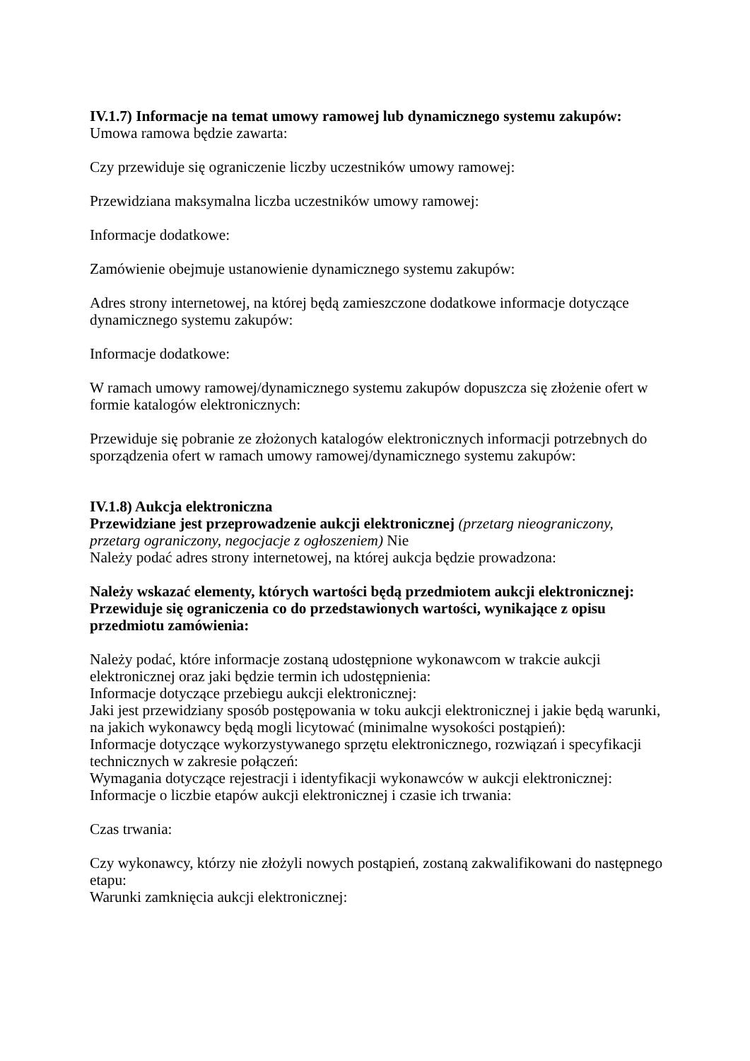IV.1.7) Informacje na temat umowy ramowej lub dynamicznego systemu zakupów:
Umowa ramowa będzie zawarta:
Czy przewiduje się ograniczenie liczby uczestników umowy ramowej:
Przewidziana maksymalna liczba uczestników umowy ramowej:
Informacje dodatkowe:
Zamówienie obejmuje ustanowienie dynamicznego systemu zakupów:
Adres strony internetowej, na której będą zamieszczone dodatkowe informacje dotyczące dynamicznego systemu zakupów:
Informacje dodatkowe:
W ramach umowy ramowej/dynamicznego systemu zakupów dopuszcza się złożenie ofert w formie katalogów elektronicznych:
Przewiduje się pobranie ze złożonych katalogów elektronicznych informacji potrzebnych do sporządzenia ofert w ramach umowy ramowej/dynamicznego systemu zakupów:
IV.1.8) Aukcja elektroniczna
Przewidziane jest przeprowadzenie aukcji elektronicznej (przetarg nieograniczony, przetarg ograniczony, negocjacje z ogłoszeniem) Nie
Należy podać adres strony internetowej, na której aukcja będzie prowadzona:
Należy wskazać elementy, których wartości będą przedmiotem aukcji elektronicznej:
Przewiduje się ograniczenia co do przedstawionych wartości, wynikające z opisu przedmiotu zamówienia:
Należy podać, które informacje zostaną udostępnione wykonawcom w trakcie aukcji elektronicznej oraz jaki będzie termin ich udostępnienia:
Informacje dotyczące przebiegu aukcji elektronicznej:
Jaki jest przewidziany sposób postępowania w toku aukcji elektronicznej i jakie będą warunki, na jakich wykonawcy będą mogli licytować (minimalne wysokości postąpień):
Informacje dotyczące wykorzystywanego sprzętu elektronicznego, rozwiązań i specyfikacji technicznych w zakresie połączeń:
Wymagania dotyczące rejestracji i identyfikacji wykonawców w aukcji elektronicznej:
Informacje o liczbie etapów aukcji elektronicznej i czasie ich trwania:
Czas trwania:
Czy wykonawcy, którzy nie złożyli nowych postąpień, zostaną zakwalifikowani do następnego etapu:
Warunki zamknięcia aukcji elektronicznej: